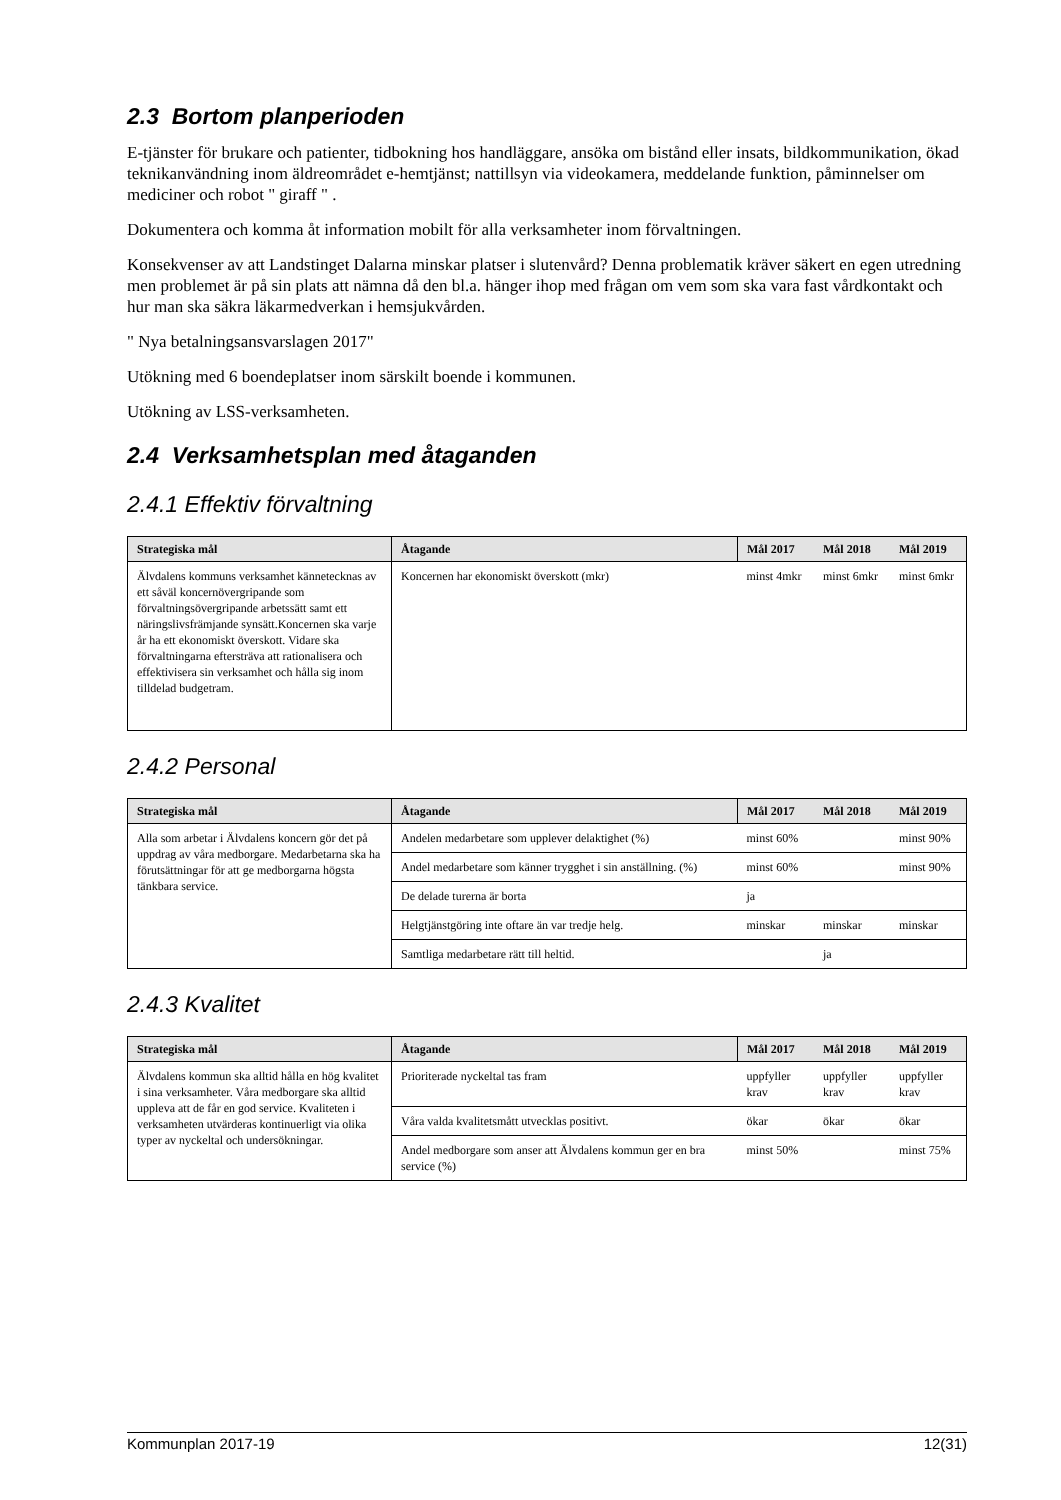2.3 Bortom planperioden
E-tjänster för brukare och patienter, tidbokning hos handläggare, ansöka om bistånd eller insats, bildkommunikation, ökad teknikanvändning inom äldreområdet e-hemtjänst; nattillsyn via videokamera, meddelande funktion, påminnelser om mediciner och robot " giraff " .
Dokumentera och komma åt information mobilt för alla verksamheter inom förvaltningen.
Konsekvenser av att Landstinget Dalarna minskar platser i slutenvård? Denna problematik kräver säkert en egen utredning men problemet är på sin plats att nämna då den bl.a. hänger ihop med frågan om vem som ska vara fast vårdkontakt och hur man ska säkra läkarmedverkan i hemsjukvården.
" Nya betalningsansvarslagen 2017"
Utökning med 6 boendeplatser inom särskilt boende i kommunen.
Utökning av LSS-verksamheten.
2.4 Verksamhetsplan med åtaganden
2.4.1 Effektiv förvaltning
| Strategiska mål | Åtagande | Mål 2017 | Mål 2018 | Mål 2019 |
| --- | --- | --- | --- | --- |
| Älvdalens kommuns verksamhet kännetecknas av ett såväl koncernövergripande som förvaltningsövergripande arbetssätt samt ett näringslivsfrämjande synsätt.Koncernen ska varje år ha ett ekonomiskt överskott. Vidare ska förvaltningarna eftersträva att rationalisera och effektivisera sin verksamhet och hålla sig inom tilldelad budgetram. | Koncernen har ekonomiskt överskott (mkr) | minst 4mkr | minst 6mkr | minst 6mkr |
2.4.2 Personal
| Strategiska mål | Åtagande | Mål 2017 | Mål 2018 | Mål 2019 |
| --- | --- | --- | --- | --- |
| Alla som arbetar i Älvdalens koncern gör det på uppdrag av våra medborgare. Medarbetarna ska ha förutsättningar för att ge medborgarna högsta tänkbara service. | Andelen medarbetare som upplever delaktighet (%) | minst 60% | | minst 90% |
| | Andel medarbetare som känner trygghet i sin anställning. (%) | minst 60% | | minst 90% |
| | De delade turerna är borta | ja | | |
| | Helgtjänstgöring inte oftare än var tredje helg. | minskar | minskar | minskar |
| | Samtliga medarbetare rätt till heltid. | | ja | |
2.4.3 Kvalitet
| Strategiska mål | Åtagande | Mål 2017 | Mål 2018 | Mål 2019 |
| --- | --- | --- | --- | --- |
| Älvdalens kommun ska alltid hålla en hög kvalitet i sina verksamheter. Våra medborgare ska alltid uppleva att de får en god service. Kvaliteten i verksamheten utvärderas kontinuerligt via olika typer av nyckeltal och undersökningar. | Prioriterade nyckeltal tas fram | uppfyller krav | uppfyller krav | uppfyller krav |
| | Våra valda kvalitetsmått utvecklas positivt. | ökar | ökar | ökar |
| | Andel medborgare som anser att Älvdalens kommun ger en bra service (%) | minst 50% | | minst 75% |
Kommunplan 2017-19 12(31)